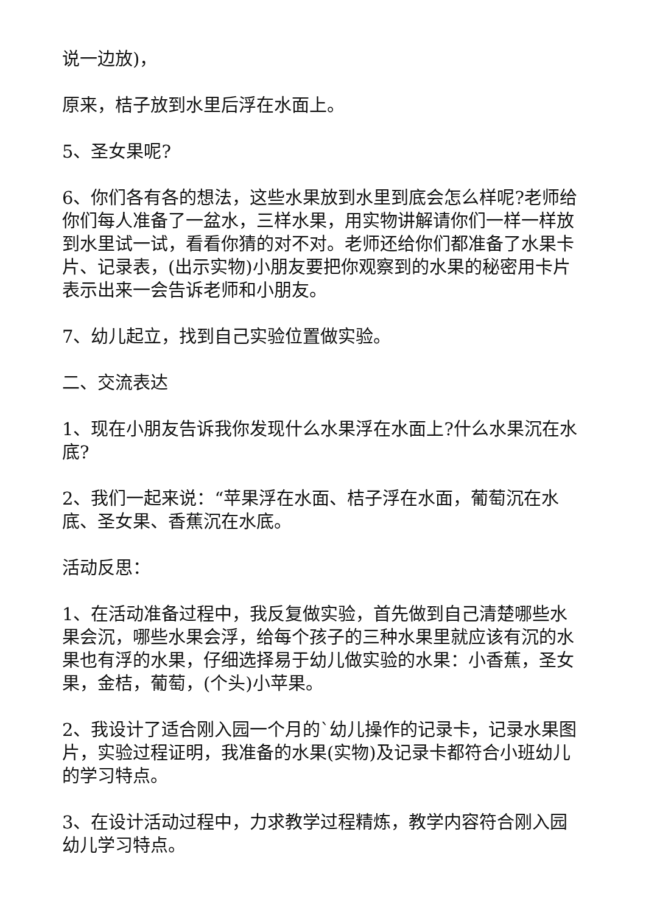说一边放)，
原来，桔子放到水里后浮在水面上。
5、圣女果呢?
6、你们各有各的想法，这些水果放到水里到底会怎么样呢?老师给你们每人准备了一盆水，三样水果，用实物讲解请你们一样一样放到水里试一试，看看你猜的对不对。老师还给你们都准备了水果卡片、记录表，(出示实物)小朋友要把你观察到的水果的秘密用卡片表示出来一会告诉老师和小朋友。
7、幼儿起立，找到自己实验位置做实验。
二、交流表达
1、现在小朋友告诉我你发现什么水果浮在水面上?什么水果沉在水底?
2、我们一起来说：“苹果浮在水面、桔子浮在水面，葡萄沉在水底、圣女果、香蕉沉在水底。
活动反思：
1、在活动准备过程中，我反复做实验，首先做到自己清楚哪些水果会沉，哪些水果会浮，给每个孩子的三种水果里就应该有沉的水果也有浮的水果，仔细选择易于幼儿做实验的水果：小香蕉，圣女果，金桔，葡萄，(个头)小苹果。
2、我设计了适合刚入园一个月的`幼儿操作的记录卡，记录水果图片，实验过程证明，我准备的水果(实物)及记录卡都符合小班幼儿的学习特点。
3、在设计活动过程中，力求教学过程精炼，教学内容符合刚入园幼儿学习特点。